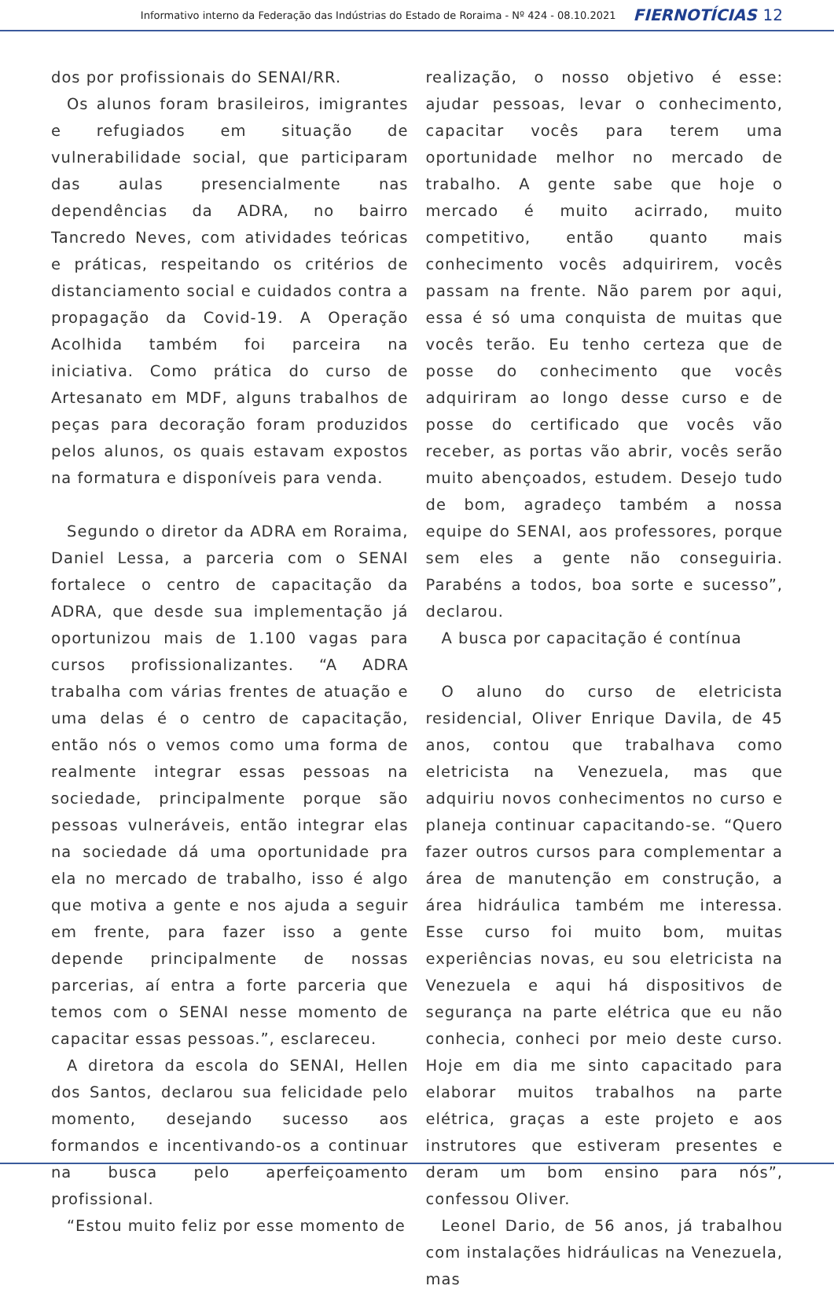Informativo interno da Federação das Indústrias do Estado de Roraima - Nº 424 - 08.10.2021 FIERNOTÍCIAS 12
dos por profissionais do SENAI/RR.
Os alunos foram brasileiros, imigrantes e refugiados em situação de vulnerabilidade social, que participaram das aulas presencialmente nas dependências da ADRA, no bairro Tancredo Neves, com atividades teóricas e práticas, respeitando os critérios de distanciamento social e cuidados contra a propagação da Covid-19. A Operação Acolhida também foi parceira na iniciativa. Como prática do curso de Artesanato em MDF, alguns trabalhos de peças para decoração foram produzidos pelos alunos, os quais estavam expostos na formatura e disponíveis para venda.
Segundo o diretor da ADRA em Roraima, Daniel Lessa, a parceria com o SENAI fortalece o centro de capacitação da ADRA, que desde sua implementação já oportunizou mais de 1.100 vagas para cursos profissionalizantes. “A ADRA trabalha com várias frentes de atuação e uma delas é o centro de capacitação, então nós o vemos como uma forma de realmente integrar essas pessoas na sociedade, principalmente porque são pessoas vulneráveis, então integrar elas na sociedade dá uma oportunidade pra ela no mercado de trabalho, isso é algo que motiva a gente e nos ajuda a seguir em frente, para fazer isso a gente depende principalmente de nossas parcerias, aí entra a forte parceria que temos com o SENAI nesse momento de capacitar essas pessoas.”, esclareceu.
A diretora da escola do SENAI, Hellen dos Santos, declarou sua felicidade pelo momento, desejando sucesso aos formandos e incentivando-os a continuar na busca pelo aperfeiçoamento profissional.
“Estou muito feliz por esse momento de
realização, o nosso objetivo é esse: ajudar pessoas, levar o conhecimento, capacitar vocês para terem uma oportunidade melhor no mercado de trabalho. A gente sabe que hoje o mercado é muito acirrado, muito competitivo, então quanto mais conhecimento vocês adquirirem, vocês passam na frente. Não parem por aqui, essa é só uma conquista de muitas que vocês terão. Eu tenho certeza que de posse do conhecimento que vocês adquiriram ao longo desse curso e de posse do certificado que vocês vão receber, as portas vão abrir, vocês serão muito abençoados, estudem. Desejo tudo de bom, agradeço também a nossa equipe do SENAI, aos professores, porque sem eles a gente não conseguiria. Parabéns a todos, boa sorte e sucesso”, declarou.
A busca por capacitação é contínua
O aluno do curso de eletricista residencial, Oliver Enrique Davila, de 45 anos, contou que trabalhava como eletricista na Venezuela, mas que adquiriu novos conhecimentos no curso e planeja continuar capacitando-se. “Quero fazer outros cursos para complementar a área de manutenção em construção, a área hidráulica também me interessa. Esse curso foi muito bom, muitas experiências novas, eu sou eletricista na Venezuela e aqui há dispositivos de segurança na parte elétrica que eu não conhecia, conheci por meio deste curso. Hoje em dia me sinto capacitado para elaborar muitos trabalhos na parte elétrica, graças a este projeto e aos instrutores que estiveram presentes e deram um bom ensino para nós”, confessou Oliver.
Leonel Dario, de 56 anos, já trabalhou com instalações hidráulicas na Venezuela, mas